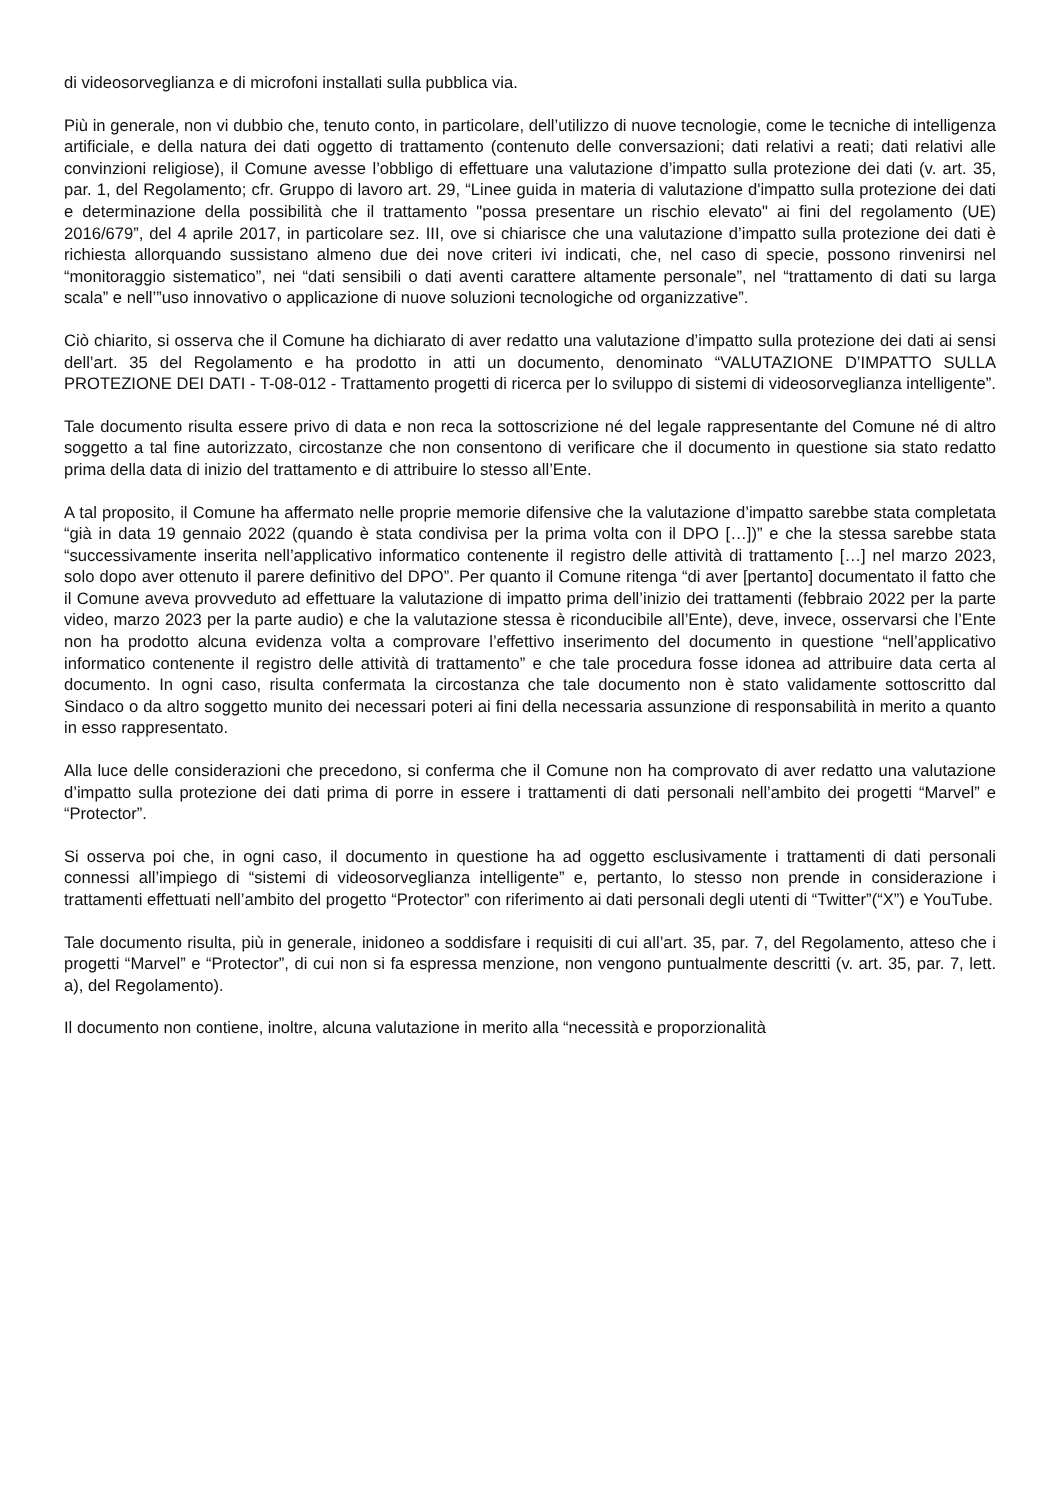di videosorveglianza e di microfoni installati sulla pubblica via.
Più in generale, non vi dubbio che, tenuto conto, in particolare, dell’utilizzo di nuove tecnologie, come le tecniche di intelligenza artificiale, e della natura dei dati oggetto di trattamento (contenuto delle conversazioni; dati relativi a reati; dati relativi alle convinzioni religiose), il Comune avesse l’obbligo di effettuare una valutazione d’impatto sulla protezione dei dati (v. art. 35, par. 1, del Regolamento; cfr. Gruppo di lavoro art. 29, “Linee guida in materia di valutazione d'impatto sulla protezione dei dati e determinazione della possibilità che il trattamento "possa presentare un rischio elevato" ai fini del regolamento (UE) 2016/679”, del 4 aprile 2017, in particolare sez. III, ove si chiarisce che una valutazione d’impatto sulla protezione dei dati è richiesta allorquando sussistano almeno due dei nove criteri ivi indicati, che, nel caso di specie, possono rinvenirsi nel “monitoraggio sistematico”, nei “dati sensibili o dati aventi carattere altamente personale”, nel “trattamento di dati su larga scala” e nell’”uso innovativo o applicazione di nuove soluzioni tecnologiche od organizzative”.
Ciò chiarito, si osserva che il Comune ha dichiarato di aver redatto una valutazione d’impatto sulla protezione dei dati ai sensi dell’art. 35 del Regolamento e ha prodotto in atti un documento, denominato “VALUTAZIONE D’IMPATTO SULLA PROTEZIONE DEI DATI - T-08-012 - Trattamento progetti di ricerca per lo sviluppo di sistemi di videosorveglianza intelligente”.
Tale documento risulta essere privo di data e non reca la sottoscrizione né del legale rappresentante del Comune né di altro soggetto a tal fine autorizzato, circostanze che non consentono di verificare che il documento in questione sia stato redatto prima della data di inizio del trattamento e di attribuire lo stesso all’Ente.
A tal proposito, il Comune ha affermato nelle proprie memorie difensive che la valutazione d’impatto sarebbe stata completata “già in data 19 gennaio 2022 (quando è stata condivisa per la prima volta con il DPO […])” e che la stessa sarebbe stata “successivamente inserita nell’applicativo informatico contenente il registro delle attività di trattamento […] nel marzo 2023, solo dopo aver ottenuto il parere definitivo del DPO”. Per quanto il Comune ritenga “di aver [pertanto] documentato il fatto che il Comune aveva provveduto ad effettuare la valutazione di impatto prima dell’inizio dei trattamenti (febbraio 2022 per la parte video, marzo 2023 per la parte audio) e che la valutazione stessa è riconducibile all’Ente), deve, invece, osservarsi che l’Ente non ha prodotto alcuna evidenza volta a comprovare l’effettivo inserimento del documento in questione “nell’applicativo informatico contenente il registro delle attività di trattamento” e che tale procedura fosse idonea ad attribuire data certa al documento. In ogni caso, risulta confermata la circostanza che tale documento non è stato validamente sottoscritto dal Sindaco o da altro soggetto munito dei necessari poteri ai fini della necessaria assunzione di responsabilità in merito a quanto in esso rappresentato.
Alla luce delle considerazioni che precedono, si conferma che il Comune non ha comprovato di aver redatto una valutazione d’impatto sulla protezione dei dati prima di porre in essere i trattamenti di dati personali nell’ambito dei progetti “Marvel” e “Protector”.
Si osserva poi che, in ogni caso, il documento in questione ha ad oggetto esclusivamente i trattamenti di dati personali connessi all’impiego di “sistemi di videosorveglianza intelligente” e, pertanto, lo stesso non prende in considerazione i trattamenti effettuati nell’ambito del progetto “Protector” con riferimento ai dati personali degli utenti di “Twitter”(“X”) e YouTube.
Tale documento risulta, più in generale, inidoneo a soddisfare i requisiti di cui all’art. 35, par. 7, del Regolamento, atteso che i progetti “Marvel” e “Protector”, di cui non si fa espressa menzione, non vengono puntualmente descritti (v. art. 35, par. 7, lett. a), del Regolamento).
Il documento non contiene, inoltre, alcuna valutazione in merito alla “necessità e proporzionalità